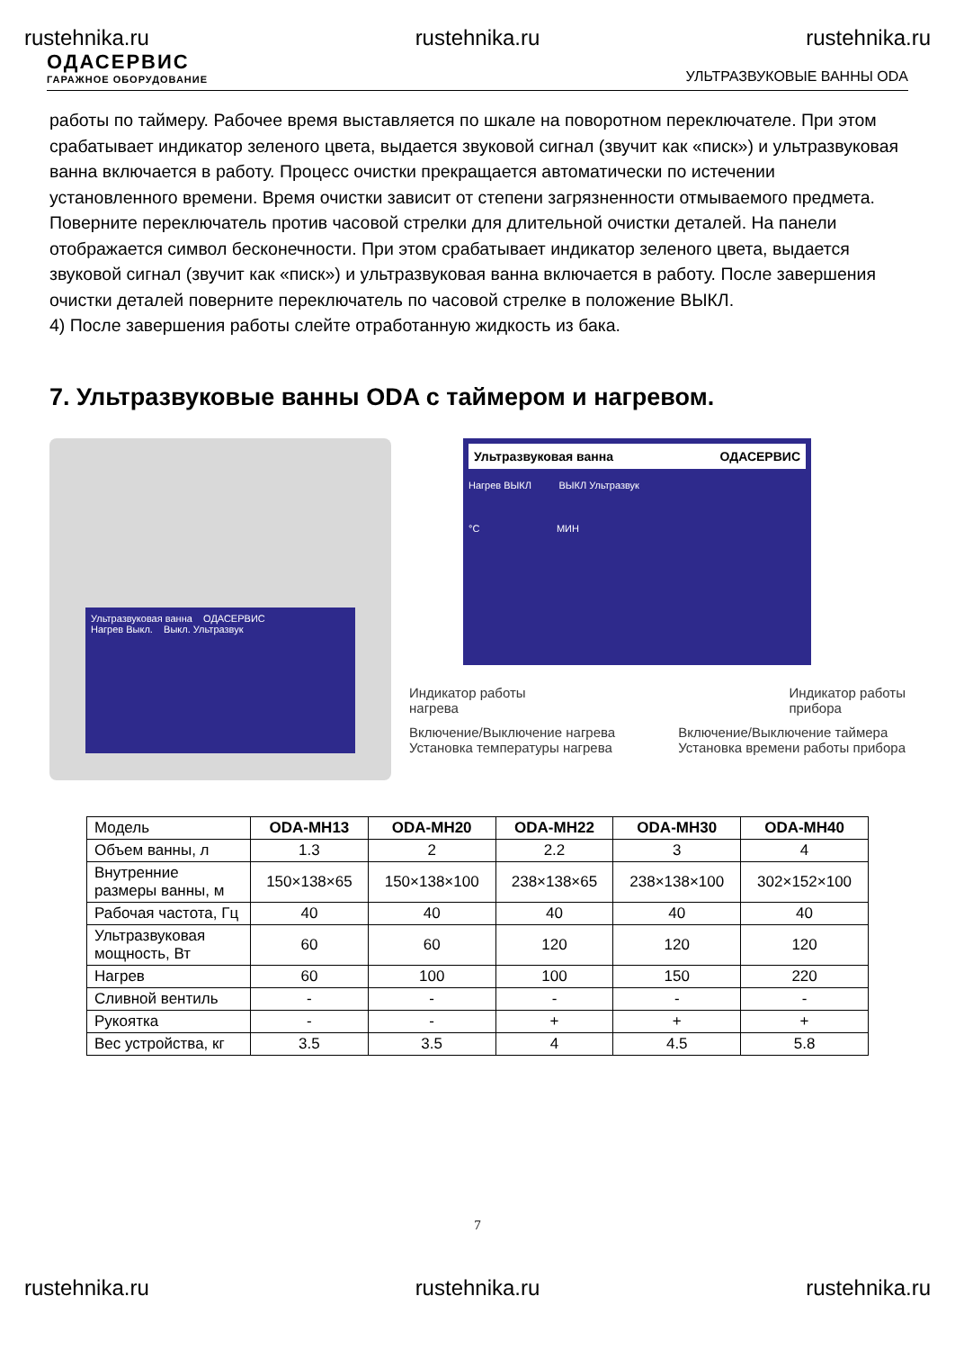rustehnika.ru rustehnika.ru rustehnika.ru
ОДАСЕРВИС
ГАРАЖНОЕ ОБОРУДОВАНИЕ
УЛЬТРАЗВУКОВЫЕ ВАННЫ ODA
работы по таймеру. Рабочее время выставляется по шкале на поворотном переключателе. При этом срабатывает индикатор зеленого цвета, выдается звуковой сигнал (звучит как «писк») и ультразвуковая ванна включается в работу. Процесс очистки прекращается автоматически по истечении установленного времени. Время очистки зависит от степени загрязненности отмываемого предмета.
Поверните переключатель против часовой стрелки для длительной очистки деталей. На панели отображается символ бесконечности. При этом срабатывает индикатор зеленого цвета, выдается звуковой сигнал (звучит как «писк») и ультразвуковая ванна включается в работу. После завершения очистки деталей поверните переключатель по часовой стрелке в положение ВЫКЛ.
4) После завершения работы слейте отработанную жидкость из бака.
7. Ультразвуковые ванны ODA с таймером и нагревом.
Ультразвуковая ванна ОДАСЕРВИС
Нагрев Выкл. Выкл. Ультразвук
Ультразвуковая ванна ОДАСЕРВИС
Нагрев ВЫКЛ ВЫКЛ Ультразвук
°C МИН
Индикатор работы
нагрева Индикатор работы
прибора
Включение/Выключение нагрева
Установка температуры нагрева Включение/Выключение таймера
Установка времени работы прибора
| Модель | ODA-MH13 | ODA-MH20 | ODA-MH22 | ODA-MH30 | ODA-MH40 |
| --- | --- | --- | --- | --- | --- |
| Объем ванны, л | 1.3 | 2 | 2.2 | 3 | 4 |
| Внутренние размеры ванны, м | 150×138×65 | 150×138×100 | 238×138×65 | 238×138×100 | 302×152×100 |
| Рабочая частота, Гц | 40 | 40 | 40 | 40 | 40 |
| Ультразвуковая мощность, Вт | 60 | 60 | 120 | 120 | 120 |
| Нагрев | 60 | 100 | 100 | 150 | 220 |
| Сливной вентиль | - | - | - | - | - |
| Рукоятка | - | - | + | + | + |
| Вес устройства, кг | 3.5 | 3.5 | 4 | 4.5 | 5.8 |
7
rustehnika.ru rustehnika.ru rustehnika.ru